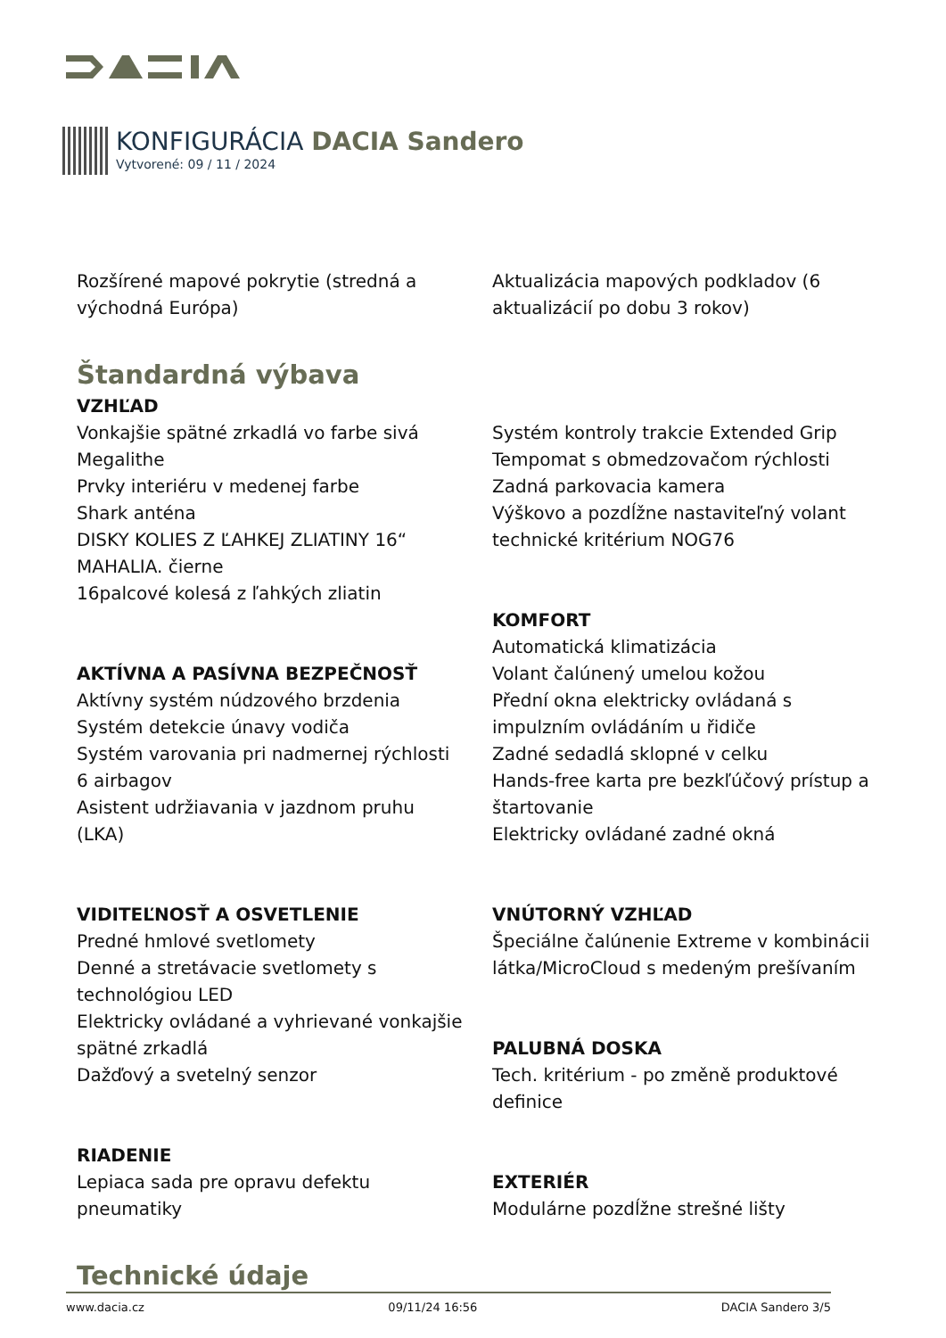KONFIGURÁCIA DACIA Sandero
Vytvorené: 09 / 11 / 2024
Rozšírené mapové pokrytie (stredná a východná Európa)
Štandardná výbava
VZHĽAD
Vonkajšie spätné zrkadlá vo farbe sivá Megalithe
Prvky interiéru v medenej farbe
Shark anténa
DISKY KOLIES Z ĽAHKEJ ZLIATINY 16“ MAHALIA. čierne
16palcové kolesá z ľahkých zliatin
AKTÍVNA A PASÍVNA BEZPEČNOSŤ
Aktívny systém núdzového brzdenia
Systém detekcie únavy vodiča
Systém varovania pri nadmernej rýchlosti
6 airbagov
Asistent udržiavania v jazdnom pruhu (LKA)
VIDITEĽNOSŤ A OSVETLENIE
Predné hmlové svetlomety
Denné a stretávacie svetlomety s technológiou LED
Elektricky ovládané a vyhrievané vonkajšie spätné zrkadlá
Dažďový a svetelný senzor
RIADENIE
Lepiaca sada pre opravu defektu pneumatiky
Technické údaje
Aktualizácia mapových podkladov (6 aktualizácií po dobu 3 rokov)
Systém kontroly trakcie Extended Grip
Tempomat s obmedzovačom rýchlosti
Zadná parkovacia kamera
Výškovo a pozdĺžne nastaviteľný volant
technické kritérium NOG76
KOMFORT
Automatická klimatizácia
Volant čalúnený umelou kožou
Přední okna elektricky ovládaná s impulzním ovládáním u řidiče
Zadné sedadlá sklopné v celku
Hands-free karta pre bezkľúčový prístup a štartovanie
Elektricky ovládané zadné okná
VNÚTORNÝ VZHĽAD
Špeciálne čalúnenie Extreme v kombinácii látka/MicroCloud s medeným prešívaním
PALUBNÁ DOSKA
Tech. kritérium - po změně produktové definice
EXTERIÉR
Modulárne pozdĺžne strešné lišty
www.dacia.cz 09/11/24 16:56 DACIA Sandero 3/5